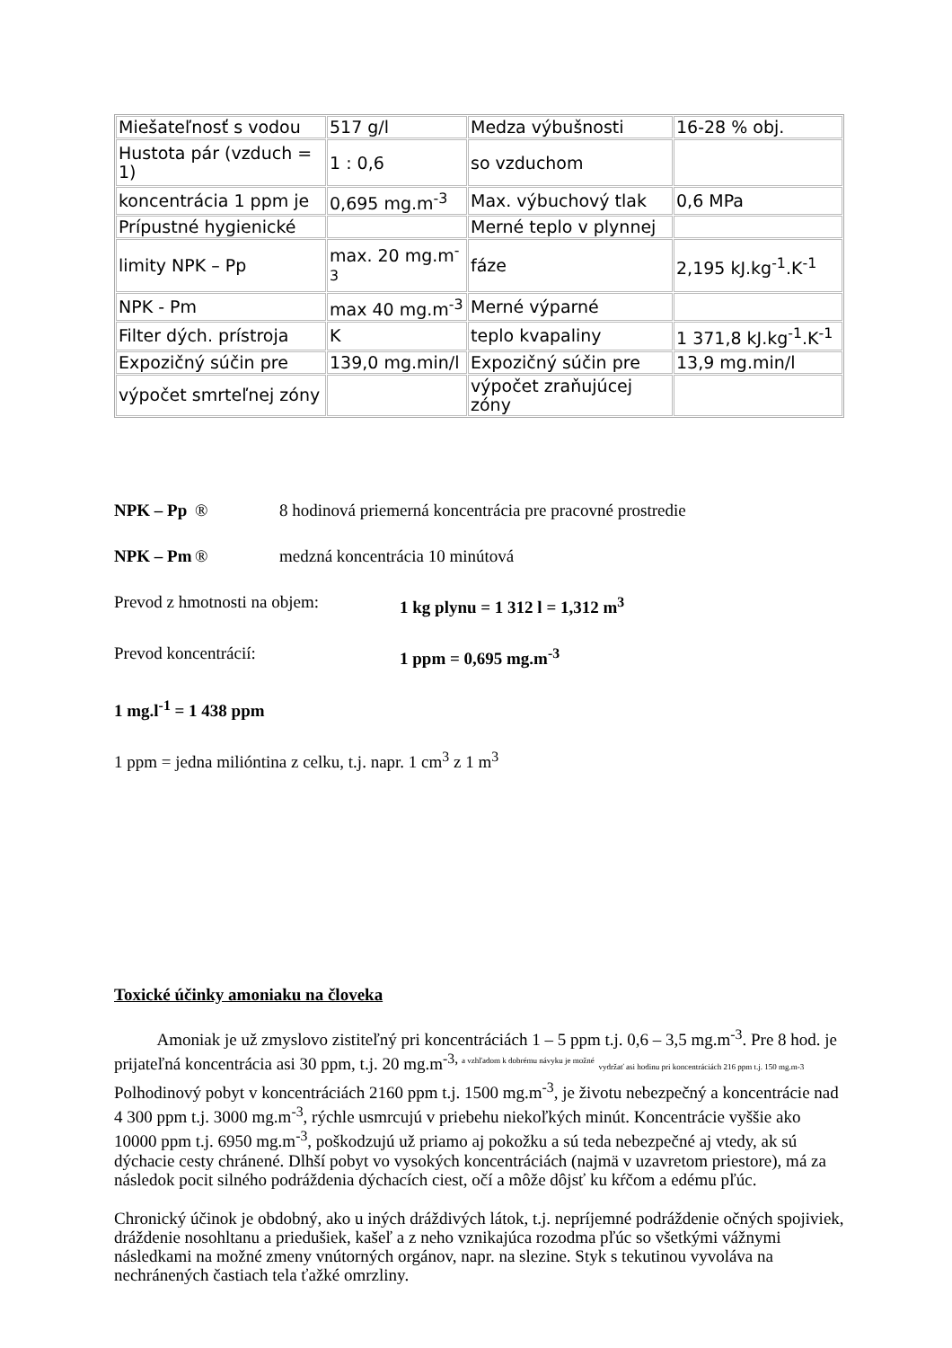| Miešateľnosť s vodou | 517 g/l | Medza výbušnosti | 16-28 % obj. |
| Hustota pár (vzduch = 1) | 1 : 0,6 | so vzduchom | |
| koncentrácia 1 ppm je | 0,695 mg.m<sup>-3</sup> | Max. výbuchový tlak | 0,6 MPa |
| Prípustné hygienické | | Merné teplo v plynnej | |
| limity NPK – Pp | max. 20 mg.m<sup>-3</sup> | fáze | 2,195 kJ.kg<sup>-1</sup>.K<sup>-1</sup> |
| NPK - Pm | max 40 mg.m<sup>-3</sup> | Merné výparné | |
| Filter dých. prístroja | K | teplo kvapaliny | 1 371,8 kJ.kg<sup>-1</sup>.K<sup>-1</sup> |
| Expozičný súčin pre | 139,0 mg.min/l | Expozičný súčin pre | 13,9 mg.min/l |
| výpočet smrteľnej zóny | | výpočet zraňujúcej zóny | |
NPK – Pp ® 8 hodinová priemerná koncentrácia pre pracovné prostredie
NPK – Pm ® medzná koncentrácia 10 minútová
Prevod z hmotnosti na objem: 1 kg plynu = 1 312 l = 1,312 m<sup>3</sup>
Prevod koncentrácií: 1 ppm = 0,695 mg.m<sup>-3</sup>
1 mg.l<sup>-1</sup> = 1 438 ppm
1 ppm = jedna milióntina z celku, t.j. napr. 1 cm<sup>3</sup> z 1 m<sup>3</sup>
Toxické účinky amoniaku na človeka
Amoniak je už zmyslovo zistiteľný pri koncentráciách 1 – 5 ppm t.j. 0,6 – 3,5 mg.m<sup>-3</sup>. Pre 8 hod. je prijateľná koncentrácia asi 30 ppm, t.j. 20 mg.m<sup>-3, a vzhľadom k dobrému návyku je možné</sup> vydržať asi hodinu pri koncentráciách 216 ppm t.j. 150 mg.m-3 Polhodinový pobyt v koncentráciách 2160 ppm t.j. 1500 mg.m<sup>-3</sup>, je životu nebezpečný a koncentrácie nad 4 300 ppm t.j. 3000 mg.m<sup>-3</sup>, rýchle usmrcujú v priebehu niekoľkých minút. Koncentrácie vyššie ako 10000 ppm t.j. 6950 mg.m<sup>-3</sup>, poškodzujú už priamo aj pokožku a sú teda nebezpečné aj vtedy, ak sú dýchacie cesty chránené. Dlhší pobyt vo vysokých koncentráciách (najmä v uzavretom priestore), má za následok pocit silného podráždenia dýchacích ciest, očí a môže dôjsť ku kŕčom a edému pľúc.
Chronický účinok je obdobný, ako u iných dráždivých látok, t.j. nepríjemné podráždenie očných spojiviek, dráždenie nosohltanu a priedušiek, kašeľ a z neho vznikajúca rozodma pľúc so všetkými vážnymi následkami na možné zmeny vnútorných orgánov, napr. na slezine. Styk s tekutinou vyvoláva na nechránených častiach tela ťažké omrzliny.